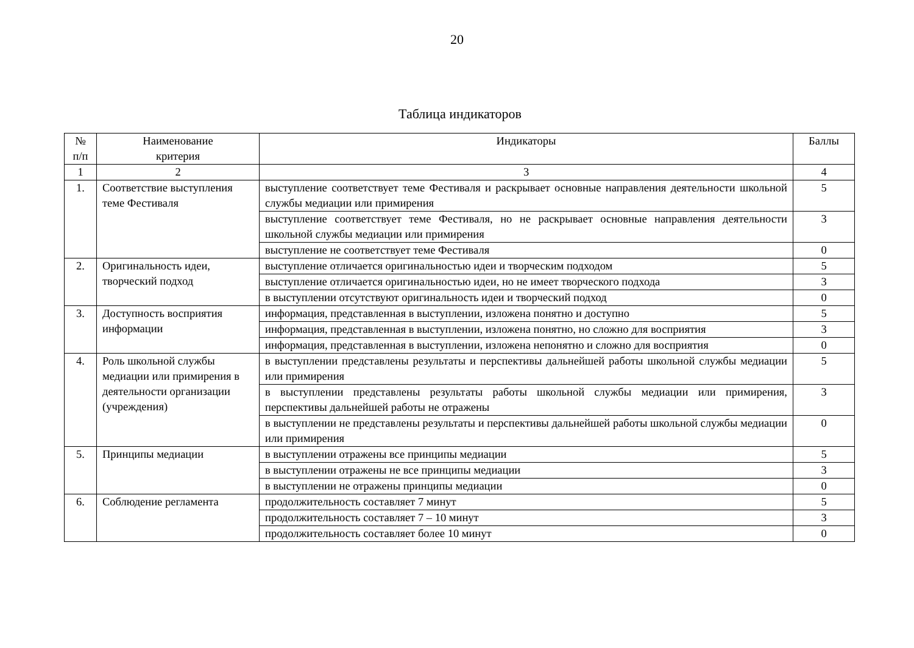20
Таблица индикаторов
| № п/п | Наименование критерия | Индикаторы | Баллы |
| --- | --- | --- | --- |
| 1 | 2 | 3 | 4 |
| 1. | Соответствие выступления теме Фестиваля | выступление соответствует теме Фестиваля и раскрывает основные направления деятельности школьной службы медиации или примирения | 5 |
| | | выступление соответствует теме Фестиваля, но не раскрывает основные направления деятельности школьной службы медиации или примирения | 3 |
| | | выступление не соответствует теме Фестиваля | 0 |
| 2. | Оригинальность идеи, творческий подход | выступление отличается оригинальностью идеи и творческим подходом | 5 |
| | | выступление отличается оригинальностью идеи, но не имеет творческого подхода | 3 |
| | | в выступлении отсутствуют оригинальность идеи и творческий подход | 0 |
| 3. | Доступность восприятия информации | информация, представленная в выступлении, изложена понятно и доступно | 5 |
| | | информация, представленная в выступлении, изложена понятно, но сложно для восприятия | 3 |
| | | информация, представленная в выступлении, изложена непонятно и сложно для восприятия | 0 |
| 4. | Роль школьной службы медиации или примирения в деятельности организации (учреждения) | в выступлении представлены результаты и перспективы дальнейшей работы школьной службы медиации или примирения | 5 |
| | | в выступлении представлены результаты работы школьной службы медиации или примирения, перспективы дальнейшей работы не отражены | 3 |
| | | в выступлении не представлены результаты и перспективы дальнейшей работы школьной службы медиации или примирения | 0 |
| 5. | Принципы медиации | в выступлении отражены все принципы медиации | 5 |
| | | в выступлении отражены не все принципы медиации | 3 |
| | | в выступлении не отражены принципы медиации | 0 |
| 6. | Соблюдение регламента | продолжительность составляет 7 минут | 5 |
| | | продолжительность составляет 7 – 10 минут | 3 |
| | | продолжительность составляет более 10 минут | 0 |